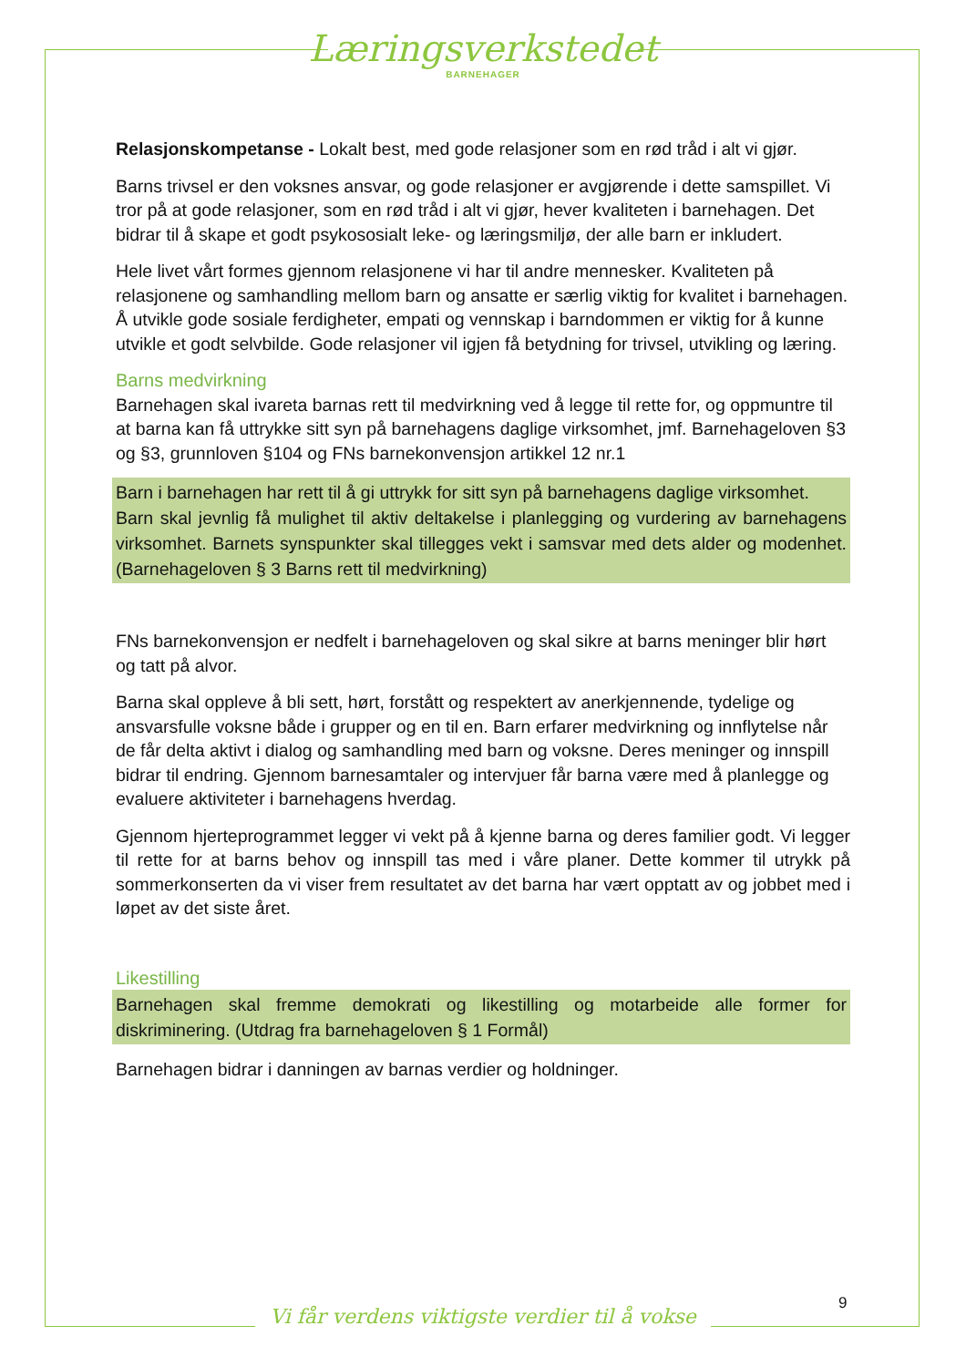Læringsverkstedet
BARNEHAGER
Relasjonskompetanse - Lokalt best, med gode relasjoner som en rød tråd i alt vi gjør.
Barns trivsel er den voksnes ansvar, og gode relasjoner er avgjørende i dette samspillet. Vi tror på at gode relasjoner, som en rød tråd i alt vi gjør, hever kvaliteten i barnehagen. Det bidrar til å skape et godt psykososialt leke- og læringsmiljø, der alle barn er inkludert.
Hele livet vårt formes gjennom relasjonene vi har til andre mennesker. Kvaliteten på relasjonene og samhandling mellom barn og ansatte er særlig viktig for kvalitet i barnehagen. Å utvikle gode sosiale ferdigheter, empati og vennskap i barndommen er viktig for å kunne utvikle et godt selvbilde. Gode relasjoner vil igjen få betydning for trivsel, utvikling og læring.
Barns medvirkning
Barnehagen skal ivareta barnas rett til medvirkning ved å legge til rette for, og oppmuntre til at barna kan få uttrykke sitt syn på barnehagens daglige virksomhet, jmf. Barnehageloven §3 og §3, grunnloven §104 og FNs barnekonvensjon artikkel 12 nr.1
Barn i barnehagen har rett til å gi uttrykk for sitt syn på barnehagens daglige virksomhet.
Barn skal jevnlig få mulighet til aktiv deltakelse i planlegging og vurdering av barnehagens virksomhet. Barnets synspunkter skal tillegges vekt i samsvar med dets alder og modenhet. (Barnehageloven § 3 Barns rett til medvirkning)
FNs barnekonvensjon er nedfelt i barnehageloven og skal sikre at barns meninger blir hørt og tatt på alvor.
Barna skal oppleve å bli sett, hørt, forstått og respektert av anerkjennende, tydelige og ansvarsfulle voksne både i grupper og en til en. Barn erfarer medvirkning og innflytelse når de får delta aktivt i dialog og samhandling med barn og voksne. Deres meninger og innspill bidrar til endring. Gjennom barnesamtaler og intervjuer får barna være med å planlegge og evaluere aktiviteter i barnehagens hverdag.
Gjennom hjerteprogrammet legger vi vekt på å kjenne barna og deres familier godt. Vi legger til rette for at barns behov og innspill tas med i våre planer. Dette kommer til utrykk på sommerkonserten da vi viser frem resultatet av det barna har vært opptatt av og jobbet med i løpet av det siste året.
Likestilling
Barnehagen skal fremme demokrati og likestilling og motarbeide alle former for diskriminering. (Utdrag fra barnehageloven § 1 Formål)
Barnehagen bidrar i danningen av barnas verdier og holdninger.
9
Vi får verdens viktigste verdier til å vokse